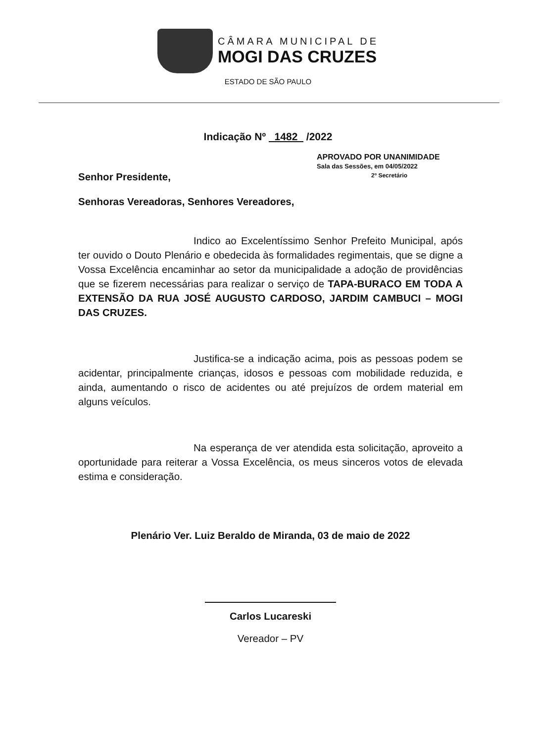CÂMARA MUNICIPAL DE
MOGI DAS CRUZES
ESTADO DE SÃO PAULO
Indicação Nº 1482 /2022
APROVADO POR UNANIMIDADE
Sala das Sessões, em 04/05/2022
2º Secretário
Senhor Presidente,
Senhoras Vereadoras, Senhores Vereadores,
Indico ao Excelentíssimo Senhor Prefeito Municipal, após ter ouvido o Douto Plenário e obedecida às formalidades regimentais, que se digne a Vossa Excelência encaminhar ao setor da municipalidade a adoção de providências que se fizerem necessárias para realizar o serviço de TAPA-BURACO EM TODA A EXTENSÃO DA RUA JOSÉ AUGUSTO CARDOSO, JARDIM CAMBUCI – MOGI DAS CRUZES.
Justifica-se a indicação acima, pois as pessoas podem se acidentar, principalmente crianças, idosos e pessoas com mobilidade reduzida, e ainda, aumentando o risco de acidentes ou até prejuízos de ordem material em alguns veículos.
Na esperança de ver atendida esta solicitação, aproveito a oportunidade para reiterar a Vossa Excelência, os meus sinceros votos de elevada estima e consideração.
Plenário Ver. Luiz Beraldo de Miranda, 03 de maio de 2022
Carlos Lucareski
Vereador – PV